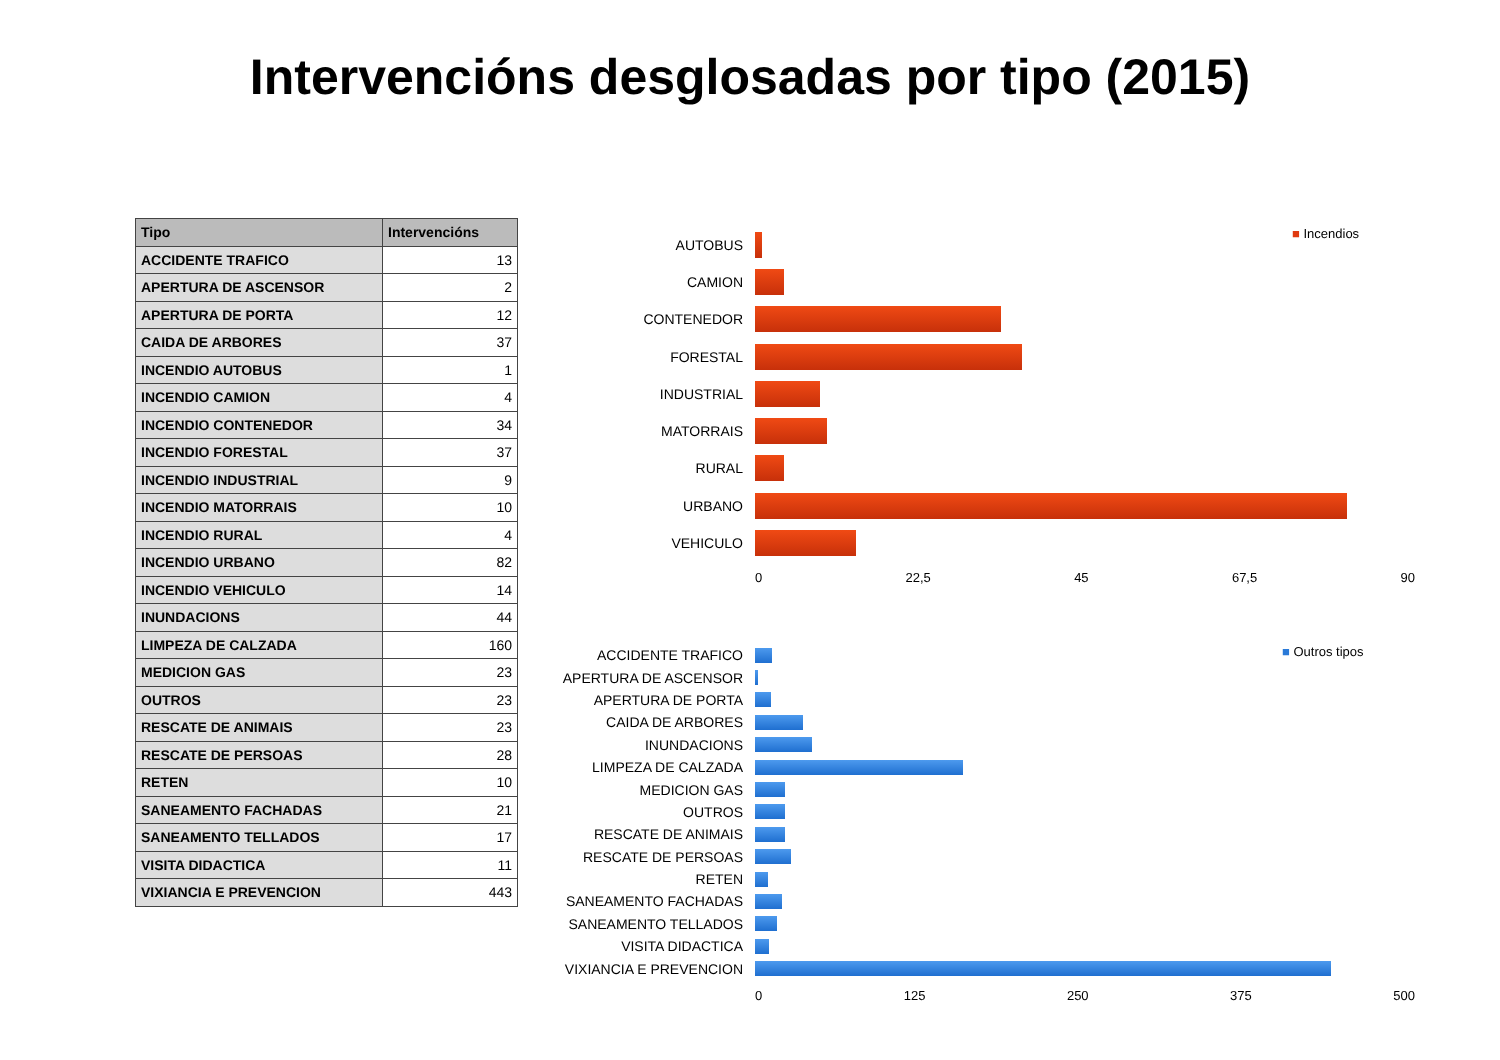Intervencións desglosadas por tipo (2015)
| Tipo | Intervencións |
| --- | --- |
| ACCIDENTE TRAFICO | 13 |
| APERTURA DE ASCENSOR | 2 |
| APERTURA DE PORTA | 12 |
| CAIDA DE ARBORES | 37 |
| INCENDIO AUTOBUS | 1 |
| INCENDIO CAMION | 4 |
| INCENDIO CONTENEDOR | 34 |
| INCENDIO FORESTAL | 37 |
| INCENDIO INDUSTRIAL | 9 |
| INCENDIO MATORRAIS | 10 |
| INCENDIO RURAL | 4 |
| INCENDIO URBANO | 82 |
| INCENDIO VEHICULO | 14 |
| INUNDACIONS | 44 |
| LIMPEZA DE CALZADA | 160 |
| MEDICION GAS | 23 |
| OUTROS | 23 |
| RESCATE DE ANIMAIS | 23 |
| RESCATE DE PERSOAS | 28 |
| RETEN | 10 |
| SANEAMENTO FACHADAS | 21 |
| SANEAMENTO TELLADOS | 17 |
| VISITA DIDACTICA | 11 |
| VIXIANCIA E PREVENCION | 443 |
■ Incendios
AUTOBUS
CAMION
CONTENEDOR
FORESTAL
INDUSTRIAL
MATORRAIS
RURAL
URBANO
VEHICULO
0 22,5 45 67,5 90
■ Outros tipos
ACCIDENTE TRAFICO
APERTURA DE ASCENSOR
APERTURA DE PORTA
CAIDA DE ARBORES
INUNDACIONS
LIMPEZA DE CALZADA
MEDICION GAS
OUTROS
RESCATE DE ANIMAIS
RESCATE DE PERSOAS
RETEN
SANEAMENTO FACHADAS
SANEAMENTO TELLADOS
VISITA DIDACTICA
VIXIANCIA E PREVENCION
0 125 250 375 500